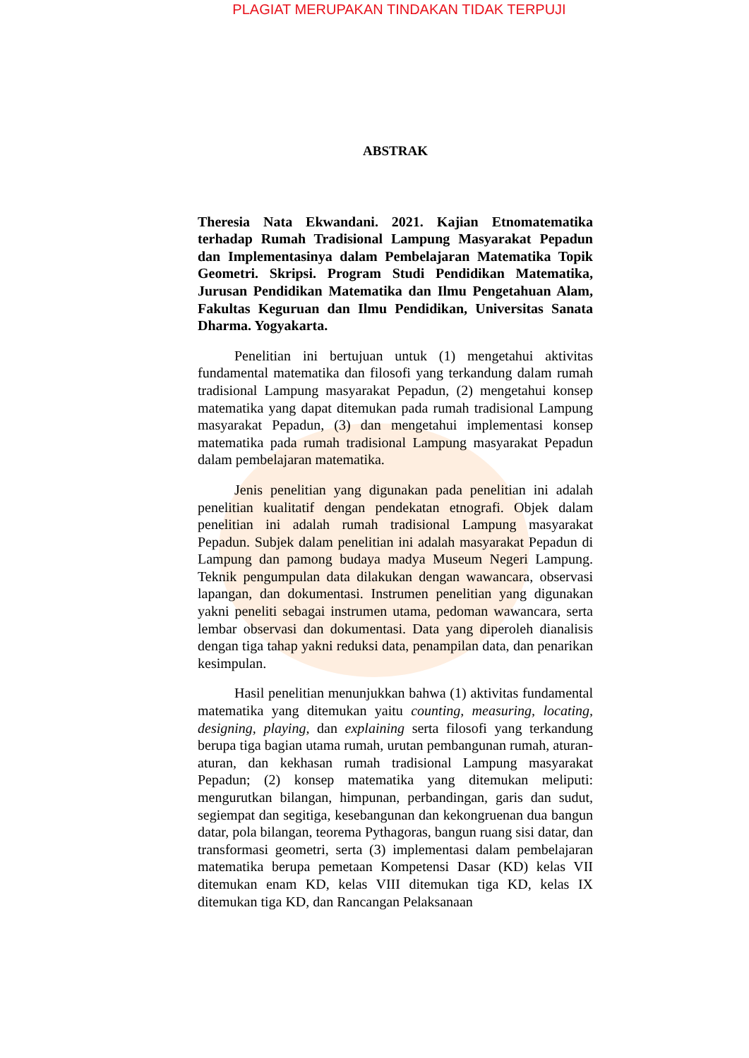PLAGIAT MERUPAKAN TINDAKAN TIDAK TERPUJI
ABSTRAK
Theresia Nata Ekwandani. 2021. Kajian Etnomatematika terhadap Rumah Tradisional Lampung Masyarakat Pepadun dan Implementasinya dalam Pembelajaran Matematika Topik Geometri. Skripsi. Program Studi Pendidikan Matematika, Jurusan Pendidikan Matematika dan Ilmu Pengetahuan Alam, Fakultas Keguruan dan Ilmu Pendidikan, Universitas Sanata Dharma. Yogyakarta.
Penelitian ini bertujuan untuk (1) mengetahui aktivitas fundamental matematika dan filosofi yang terkandung dalam rumah tradisional Lampung masyarakat Pepadun, (2) mengetahui konsep matematika yang dapat ditemukan pada rumah tradisional Lampung masyarakat Pepadun, (3) dan mengetahui implementasi konsep matematika pada rumah tradisional Lampung masyarakat Pepadun dalam pembelajaran matematika.
Jenis penelitian yang digunakan pada penelitian ini adalah penelitian kualitatif dengan pendekatan etnografi. Objek dalam penelitian ini adalah rumah tradisional Lampung masyarakat Pepadun. Subjek dalam penelitian ini adalah masyarakat Pepadun di Lampung dan pamong budaya madya Museum Negeri Lampung. Teknik pengumpulan data dilakukan dengan wawancara, observasi lapangan, dan dokumentasi. Instrumen penelitian yang digunakan yakni peneliti sebagai instrumen utama, pedoman wawancara, serta lembar observasi dan dokumentasi. Data yang diperoleh dianalisis dengan tiga tahap yakni reduksi data, penampilan data, dan penarikan kesimpulan.
Hasil penelitian menunjukkan bahwa (1) aktivitas fundamental matematika yang ditemukan yaitu counting, measuring, locating, designing, playing, dan explaining serta filosofi yang terkandung berupa tiga bagian utama rumah, urutan pembangunan rumah, aturan-aturan, dan kekhasan rumah tradisional Lampung masyarakat Pepadun; (2) konsep matematika yang ditemukan meliputi: mengurutkan bilangan, himpunan, perbandingan, garis dan sudut, segiempat dan segitiga, kesebangunan dan kekongruenan dua bangun datar, pola bilangan, teorema Pythagoras, bangun ruang sisi datar, dan transformasi geometri, serta (3) implementasi dalam pembelajaran matematika berupa pemetaan Kompetensi Dasar (KD) kelas VII ditemukan enam KD, kelas VIII ditemukan tiga KD, kelas IX ditemukan tiga KD, dan Rancangan Pelaksanaan